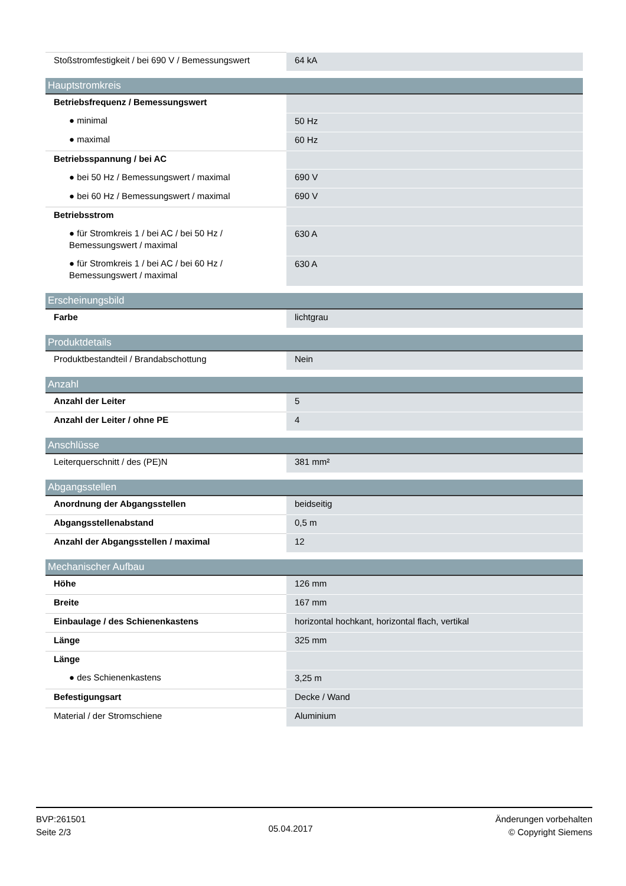| Stoßstromfestigkeit / bei 690 V / Bemessungswert | 64 kA |
| Hauptstromkreis | |
| --- | --- |
| Betriebsfrequenz / Bemessungswert | |
| ● minimal | 50 Hz |
| ● maximal | 60 Hz |
| Betriebsspannung / bei AC | |
| ● bei 50 Hz / Bemessungswert / maximal | 690 V |
| ● bei 60 Hz / Bemessungswert / maximal | 690 V |
| Betriebsstrom | |
| ● für Stromkreis 1 / bei AC / bei 50 Hz / Bemessungswert / maximal | 630 A |
| ● für Stromkreis 1 / bei AC / bei 60 Hz / Bemessungswert / maximal | 630 A |
| Erscheinungsbild | |
| --- | --- |
| Farbe | lichtgrau |
| Produktdetails | |
| --- | --- |
| Produktbestandteil / Brandabschottung | Nein |
| Anzahl | |
| --- | --- |
| Anzahl der Leiter | 5 |
| Anzahl der Leiter / ohne PE | 4 |
| Anschlüsse | |
| --- | --- |
| Leiterquerschnitt / des (PE)N | 381 mm² |
| Abgangsstellen | |
| --- | --- |
| Anordnung der Abgangsstellen | beidseitig |
| Abgangsstellenabstand | 0,5 m |
| Anzahl der Abgangsstellen / maximal | 12 |
| Mechanischer Aufbau | |
| --- | --- |
| Höhe | 126 mm |
| Breite | 167 mm |
| Einbaulage / des Schienenkastens | horizontal hochkant, horizontal flach, vertikal |
| Länge | 325 mm |
| Länge | |
| ● des Schienenkastens | 3,25 m |
| Befestigungsart | Decke / Wand |
| Material / der Stromschiene | Aluminium |
BVP:261501
Seite 2/3
05.04.2017
Änderungen vorbehalten
© Copyright Siemens